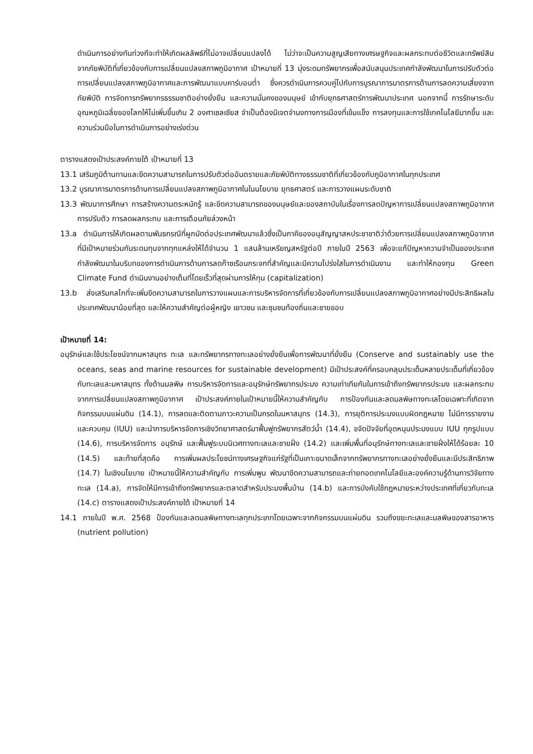ดำเนินการอย่างทันท่วงทีจะทำให้เกิดผลลัพธ์ที่ไม่อาจเปลี่ยนแปลงได้ ไม่ว่าจะเป็นความสูญเสียทางเศรษฐกิจและผลกระทบต่อชีวิตและทรัพย์สินจากภัยพิบัติที่เกี่ยวข้องกับการเปลี่ยนแปลงสภาพภูมิอากาศ เป้าหมายที่ 13 มุ่งระดมทรัพยากรเพื่อสนับสนุนประเทศกำลังพัฒนาในการปรับตัวต่อการเปลี่ยนแปลงสภาพภูมิอากาศและการพัฒนาแบบคาร์บอนต่ำ ซึ่งควรดำเนินการควบคู่ไปกับการบูรณาการมาตรการด้านการลดความเสี่ยงจากภัยพิบัติ การจัดการทรัพยากรธรรมชาติอย่างยั่งยืน และความมั่นคงของมนุษย์ เข้ากับยุทธศาสตร์การพัฒนาประเทศ นอกจากนี้ การรักษาระดับอุณหภูมิเฉลี่ยของโลกให้ไม่เพิ่มขึ้นเกิน 2 องศาเซลเซียส จำเป็นต้องมีเจตจำนงทางการเมืองที่เข้มแข็ง การลงทุนและการใช้เทคโนโลยีมากขึ้น และความร่วมมือในการดำเนินการอย่างเร่งด่วน
ตารางแสดงเป้าประสงค์ภายใต้ เป้าหมายที่ 13
13.1 เสริมภูมิต้านทานและขีดความสามารถในการปรับตัวต่ออันตรายและภัยพิบัติทางธรรมชาติที่เกี่ยวข้องกับภูมิอากาศในทุกประเทศ
13.2 บูรณาการมาตรการด้านการเปลี่ยนแปลงสภาพภูมิอากาศในในนโยบาย ยุทธศาสตร์ และการวางแผนระดับชาติ
13.3 พัฒนาการศึกษา การสร้างความตระหนักรู้ และขีดความสามารถของมนุษย์และของสถาบันในเรื่องการลดปัญหาการเปลี่ยนแปลงสภาพภูมิอากาศ การปรับตัว การลดผลกระทบ และการเตือนภัยล่วงหน้า
13.a ดำเนินการให้เกิดผลตามพันธกรณีที่ผูกมัดต่อประเทศพัฒนาแล้วซึ่งเป็นภาคีของอนุสัญญาสหประชาชาติว่าด้วยการเปลี่ยนแปลงสภาพภูมิอากาศ ที่มีเป้าหมายร่วมกันระดมทุนจากทุกแหล่งให้ได้จำนวน 1 แสนล้านเหรียญสหรัฐต่อปี ภายในปี 2563 เพื่อจะแก้ปัญหาความจำเป็นของประเทศกำลังพัฒนาในบริบทของการดำเนินการด้านการลดก๊าซเรือนกระจกที่สำคัญและมีความโปร่งใสในการดำเนินงาน และทำให้กองทุน Green Climate Fund ดำเนินงานอย่างเต็มที่โดยเร็วที่สุดผ่านการให้ทุน (capitalization)
13.b ส่งเสริมกลไกที่จะเพิ่มขีดความสามารถในการวางแผนและการบริหารจัดการที่เกี่ยวข้องกับการเปลี่ยนแปลงสภาพภูมิอากาศอย่างมีประสิทธิผลในประเทศพัฒนาน้อยที่สุด และให้ความสำคัญต่อผู้หญิง เยาวชน และชุมชนท้องถิ่นและชายขอบ
เป้าหมายที่ 14:
อนุรักษ์และใช้ประโยชน์จากมหาสมุทร ทะเล และทรัพยากรทางทะเลอย่างยั่งยืนเพื่อการพัฒนาที่ยั่งยืน (Conserve and sustainably use the oceans, seas and marine resources for sustainable development) มีเป้าประสงค์ที่ครอบคลุมประเด็นหลายประเด็นที่เกี่ยวข้องกับทะเลและมหาสมุทร ทั้งด้านมลพิษ การบริหารจัดการและอนุรักษ์ทรัพยากรประมง ความเท่าเทียกันในการเข้าถึงทรัพยากรประมง และผลกระทบจากการเปลี่ยนแปลงสภาพภูมิอากาศ เป้าประสงค์ภายในเป้าหมายนี้ให้ความสำคัญกับ การป้องกันและลดมลพิษทางทะเลโดยเฉพาะที่เกิดจากกิจกรรมบนแผ่นดิน (14.1), การลดและติดตามภาวะความเป็นกรดในมหาสมุทร (14.3), การยุติการประมงแบบผิดกฎหมาย ไม่มีการรายงานและควบคุม (IUU) และนำการบริหารจัดการเชิงวิทยาศาสตร์มาฟื้นฟูทรัพยากรสัตว์น้ำ (14.4), ขจัดปัจจัยที่อุดหนุนประมงแบบ IUU ทุกรูปแบบ (14.6), การบริหารจัดการ อนุรักษ์ และฟื้นฟูระบบนิเวศทางทะเลและชายฝั่ง (14.2) และเพิ่มพื้นที่อนุรักษ์ทางทะเลและชายฝั่งให้ได้ร้อยละ 10 (14.5) และท้ายที่สุดคือ การเพิ่มผลประโยชน์ทางเศรษฐกิจแก่รัฐที่เป็นเกาะขนาดเล็กจากทรัพยากรทางทะเลอย่างยั่งยืนและมีประสิทธิภาพ (14.7) ในเชิงนโยบาย เป้าหมายนี้ให้ความสำคัญกับ การเพิ่มพูน พัฒนาขีดความสามารถและถ่ายทอดเทคโนโลยีและองค์ความรู้ด้านการวิจัยทางทะเล (14.a), การจัดให้มีการเข้าถึงทรัพยากรและตลาดสำหรับประมงพื้นบ้าน (14.b) และการบังคับใช้กฎหมายระหว่างประเทศที่เกี่ยวกับทะเล (14.c) ตารางแสดงเป้าประสงค์ภายใต้ เป้าหมายที่ 14
14.1 ภายในปี พ.ศ. 2568 ป้องกันและลดมลพิษทางทะเลทุกประเภทโดยเฉพาะจากกิจกรรมบนแผ่นดิน รวมถึงขยะทะเลและมลพิษของสารอาหาร (nutrient pollution)